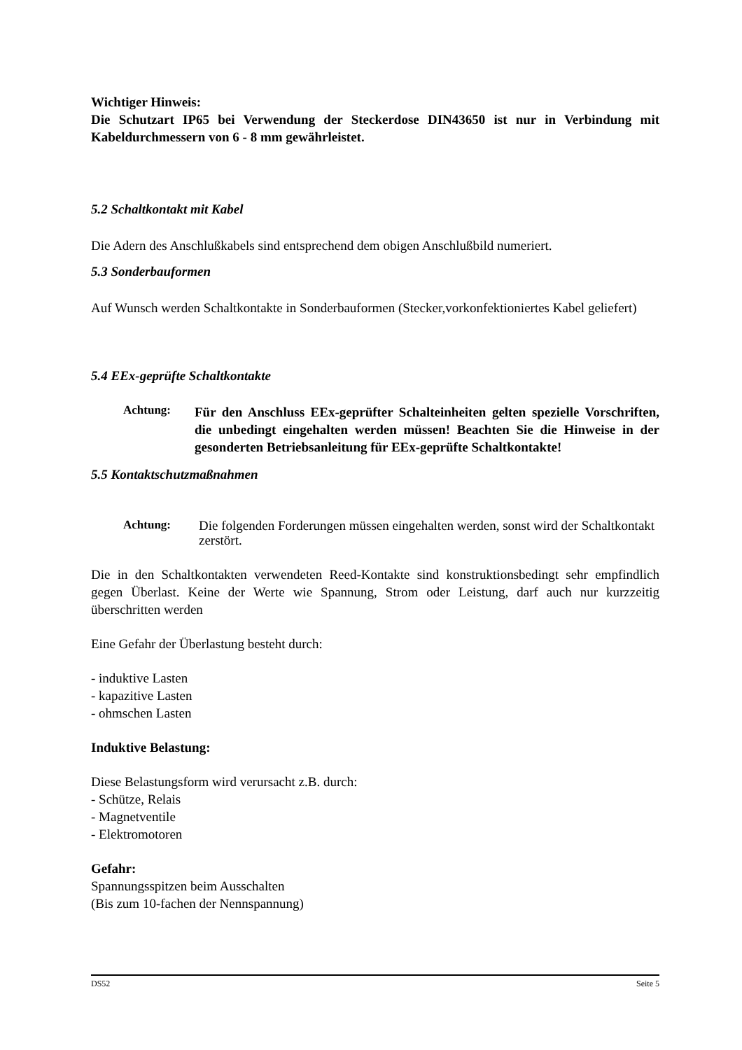Wichtiger Hinweis:
Die Schutzart IP65 bei Verwendung der Steckerdose DIN43650 ist nur in Verbindung mit Kabeldurchmessern von 6 - 8 mm gewährleistet.
5.2 Schaltkontakt mit Kabel
Die Adern des Anschlußkabels sind entsprechend dem obigen Anschlußbild numeriert.
5.3 Sonderbauformen
Auf Wunsch werden Schaltkontakte in Sonderbauformen (Stecker,vorkonfektioniertes Kabel geliefert)
5.4 EEx-geprüfte Schaltkontakte
Achtung:
Für den Anschluss EEx-geprüfter Schalteinheiten gelten spezielle Vorschriften, die unbedingt eingehalten werden müssen! Beachten Sie die Hinweise in der gesonderten Betriebsanleitung für EEx-geprüfte Schaltkontakte!
5.5 Kontaktschutzmaßnahmen
Achtung:
Die folgenden Forderungen müssen eingehalten werden, sonst wird der Schaltkontakt zerstört.
Die in den Schaltkontakten verwendeten Reed-Kontakte sind konstruktionsbedingt sehr empfindlich gegen Überlast. Keine der Werte wie Spannung, Strom oder Leistung, darf auch nur kurzzeitig überschritten werden
Eine Gefahr der Überlastung besteht durch:
- induktive Lasten
- kapazitive Lasten
- ohmschen Lasten
Induktive Belastung:
Diese Belastungsform wird verursacht z.B. durch:
- Schütze, Relais
- Magnetventile
- Elektromotoren
Gefahr:
Spannungsspitzen beim Ausschalten
(Bis zum 10-fachen der Nennspannung)
DS52 Seite 5